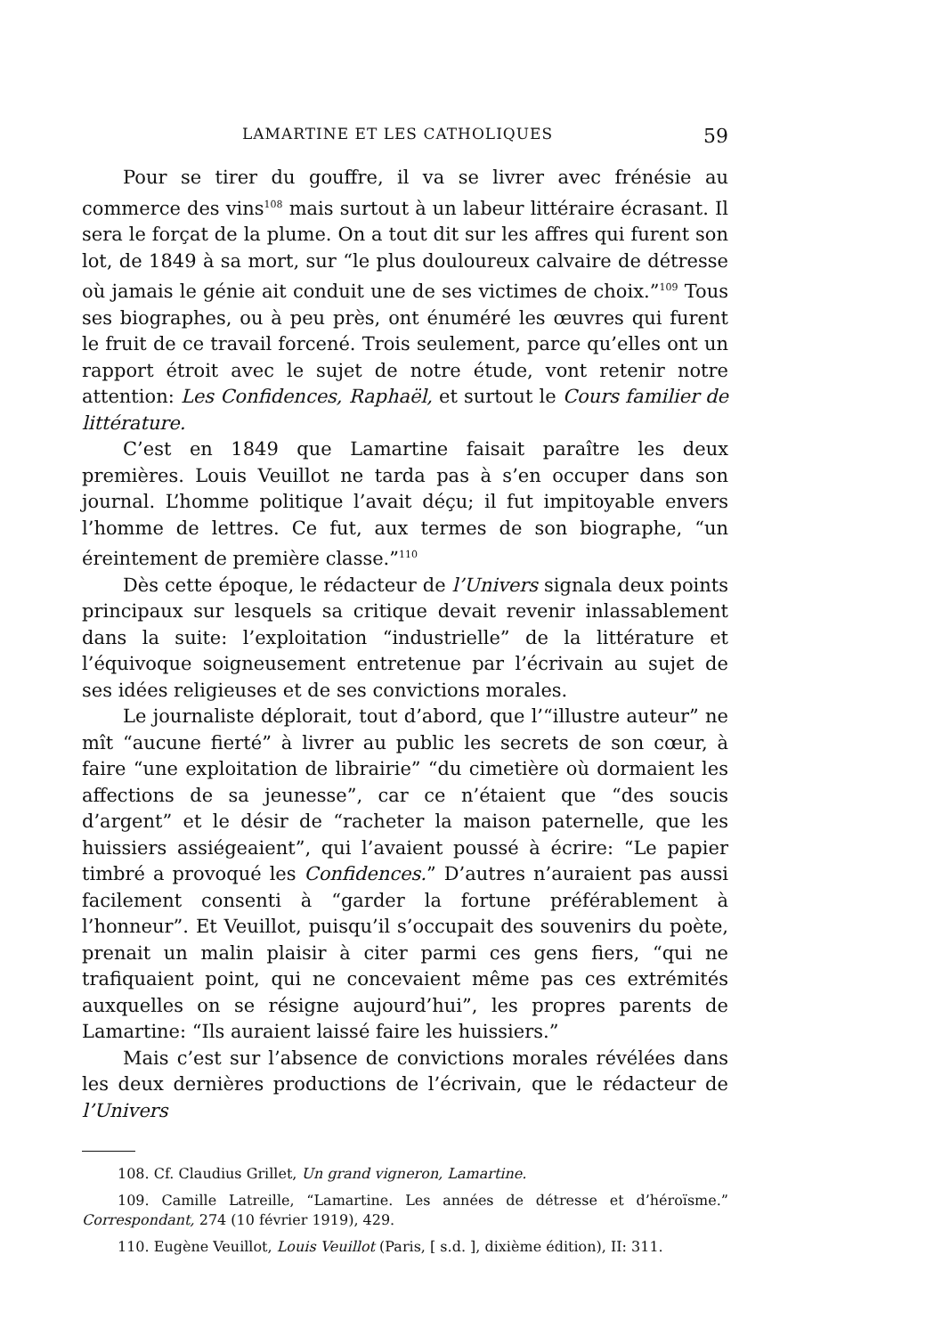LAMARTINE ET LES CATHOLIQUES 59
Pour se tirer du gouffre, il va se livrer avec frénésie au commerce des vins<sup>108</sup> mais surtout à un labeur littéraire écrasant. Il sera le forçat de la plume. On a tout dit sur les affres qui furent son lot, de 1849 à sa mort, sur “le plus douloureux calvaire de détresse où jamais le génie ait conduit une de ses victimes de choix.”<sup>109</sup> Tous ses biographes, ou à peu près, ont énuméré les œuvres qui furent le fruit de ce travail forcené. Trois seulement, parce qu’elles ont un rapport étroit avec le sujet de notre étude, vont retenir notre attention: Les Confidences, Raphaël, et surtout le Cours familier de littérature.
C’est en 1849 que Lamartine faisait paraître les deux premières. Louis Veuillot ne tarda pas à s’en occuper dans son journal. L’homme politique l’avait déçu; il fut impitoyable envers l’homme de lettres. Ce fut, aux termes de son biographe, “un éreintement de première classe.”<sup>110</sup>
Dès cette époque, le rédacteur de l’Univers signala deux points principaux sur lesquels sa critique devait revenir inlassablement dans la suite: l’exploitation “industrielle” de la littérature et l’équivoque soigneusement entretenue par l’écrivain au sujet de ses idées religieuses et de ses convictions morales.
Le journaliste déplorait, tout d’abord, que l’“illustre auteur” ne mît “aucune fierté” à livrer au public les secrets de son cœur, à faire “une exploitation de librairie” “du cimetière où dormaient les affections de sa jeunesse”, car ce n’étaient que “des soucis d’argent” et le désir de “racheter la maison paternelle, que les huissiers assiégeaient”, qui l’avaient poussé à écrire: “Le papier timbré a provoqué les Confidences.” D’autres n’auraient pas aussi facilement consenti à “garder la fortune préférablement à l’honneur”. Et Veuillot, puisqu’il s’occupait des souvenirs du poète, prenait un malin plaisir à citer parmi ces gens fiers, “qui ne trafiquaient point, qui ne concevaient même pas ces extrémités auxquelles on se résigne aujourd’hui”, les propres parents de Lamartine: “Ils auraient laissé faire les huissiers.”
Mais c’est sur l’absence de convictions morales révélées dans les deux dernières productions de l’écrivain, que le rédacteur de l’Univers
108. Cf. Claudius Grillet, Un grand vigneron, Lamartine.
109. Camille Latreille, “Lamartine. Les années de détresse et d’héroïsme.” Correspondant, 274 (10 février 1919), 429.
110. Eugène Veuillot, Louis Veuillot (Paris, [ s.d. ], dixième édition), II: 311.